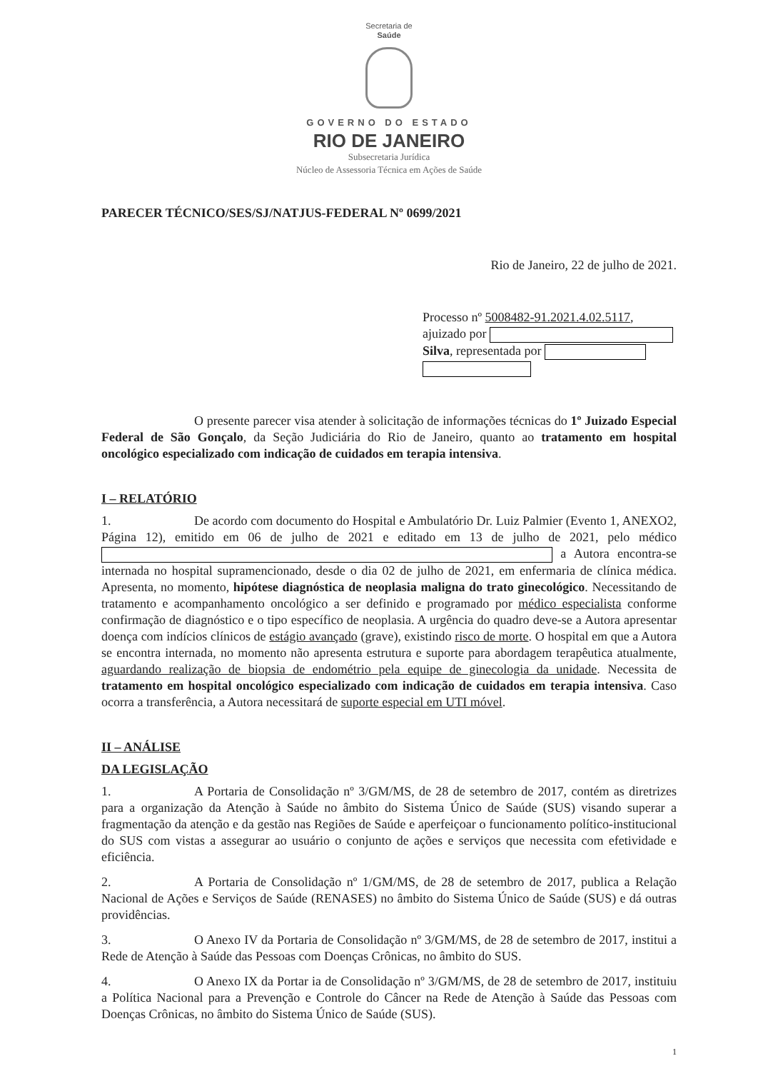Secretaria de
Saúde
GOVERNO DO ESTADO
RIO DE JANEIRO
Subsecretaria Jurídica
Núcleo de Assessoria Técnica em Ações de Saúde
PARECER TÉCNICO/SES/SJ/NATJUS-FEDERAL Nº 0699/2021
Rio de Janeiro, 22 de julho de 2021.
Processo nº 5008482-91.2021.4.02.5117, ajuizado por
Silva, representada por
O presente parecer visa atender à solicitação de informações técnicas do 1º Juizado Especial Federal de São Gonçalo, da Seção Judiciária do Rio de Janeiro, quanto ao tratamento em hospital oncológico especializado com indicação de cuidados em terapia intensiva.
I – RELATÓRIO
1. De acordo com documento do Hospital e Ambulatório Dr. Luiz Palmier (Evento 1, ANEXO2, Página 12), emitido em 06 de julho de 2021 e editado em 13 de julho de 2021, pelo médico a Autora encontra-se internada no hospital supramencionado, desde o dia 02 de julho de 2021, em enfermaria de clínica médica. Apresenta, no momento, hipótese diagnóstica de neoplasia maligna do trato ginecológico. Necessitando de tratamento e acompanhamento oncológico a ser definido e programado por médico especialista conforme confirmação de diagnóstico e o tipo específico de neoplasia. A urgência do quadro deve-se a Autora apresentar doença com indícios clínicos de estágio avançado (grave), existindo risco de morte. O hospital em que a Autora se encontra internada, no momento não apresenta estrutura e suporte para abordagem terapêutica atualmente, aguardando realização de biopsia de endométrio pela equipe de ginecologia da unidade. Necessita de tratamento em hospital oncológico especializado com indicação de cuidados em terapia intensiva. Caso ocorra a transferência, a Autora necessitará de suporte especial em UTI móvel.
II – ANÁLISE
DA LEGISLAÇÃO
1. A Portaria de Consolidação nº 3/GM/MS, de 28 de setembro de 2017, contém as diretrizes para a organização da Atenção à Saúde no âmbito do Sistema Único de Saúde (SUS) visando superar a fragmentação da atenção e da gestão nas Regiões de Saúde e aperfeiçoar o funcionamento político-institucional do SUS com vistas a assegurar ao usuário o conjunto de ações e serviços que necessita com efetividade e eficiência.
2. A Portaria de Consolidação nº 1/GM/MS, de 28 de setembro de 2017, publica a Relação Nacional de Ações e Serviços de Saúde (RENASES) no âmbito do Sistema Único de Saúde (SUS) e dá outras providências.
3. O Anexo IV da Portaria de Consolidação nº 3/GM/MS, de 28 de setembro de 2017, institui a Rede de Atenção à Saúde das Pessoas com Doenças Crônicas, no âmbito do SUS.
4. O Anexo IX da Portar ia de Consolidação nº 3/GM/MS, de 28 de setembro de 2017, instituiu a Política Nacional para a Prevenção e Controle do Câncer na Rede de Atenção à Saúde das Pessoas com Doenças Crônicas, no âmbito do Sistema Único de Saúde (SUS).
1